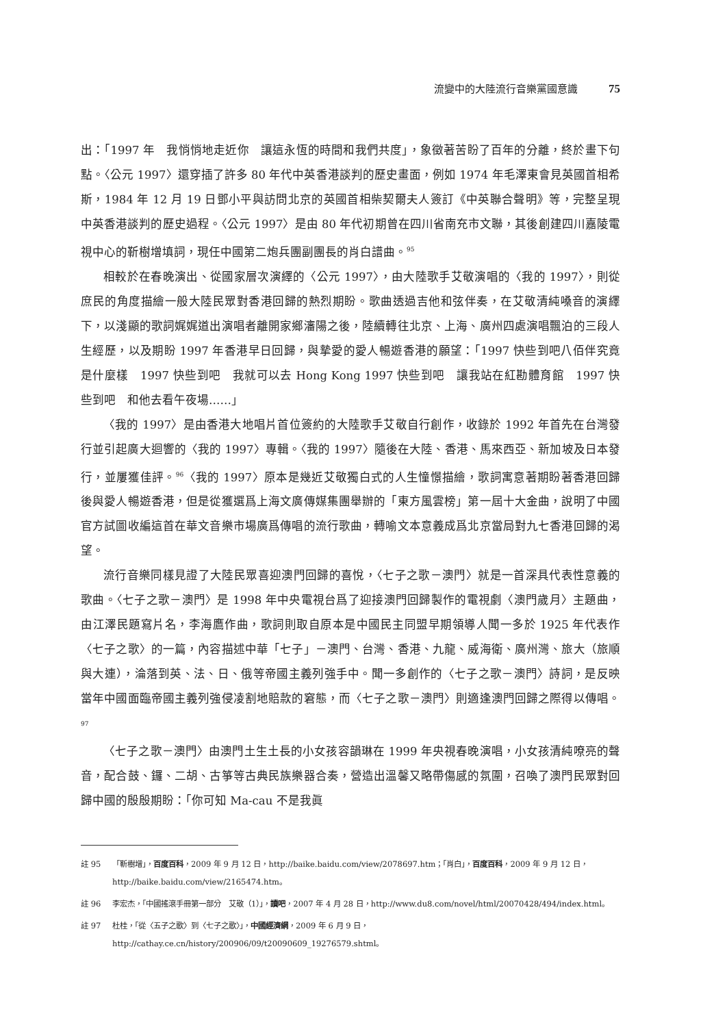流變中的大陸流行音樂黨國意識 75
出：「1997 年　我悄悄地走近你　讓這永恆的時間和我們共度」，象徵著苦盼了百年的分離，終於畫下句點。〈公元 1997〉還穿插了許多 80 年代中英香港談判的歷史畫面，例如 1974 年毛澤東會見英國首相希斯，1984 年 12 月 19 日鄧小平與訪問北京的英國首相柴契爾夫人簽訂《中英聯合聲明》等，完整呈現中英香港談判的歷史過程。〈公元 1997〉是由 80 年代初期曾在四川省南充市文聯，其後創建四川嘉陵電視中心的靳樹增填詞，現任中國第二炮兵團副團長的肖白譜曲。<sup>95</sup>
相較於在春晚演出、從國家層次演繹的〈公元 1997〉，由大陸歌手艾敬演唱的〈我的 1997〉，則從庶民的角度描繪一般大陸民眾對香港回歸的熱烈期盼。歌曲透過吉他和弦伴奏，在艾敬清純嗓音的演繹下，以淺顯的歌詞娓娓道出演唱者離開家鄉瀋陽之後，陸續轉往北京、上海、廣州四處演唱飄泊的三段人生經歷，以及期盼 1997 年香港早日回歸，與摯愛的愛人暢遊香港的願望：「1997 快些到吧八佰伴究竟是什麼樣　1997 快些到吧　我就可以去 Hong Kong 1997 快些到吧　讓我站在紅勘體育館　1997 快些到吧　和他去看午夜場……」
〈我的 1997〉是由香港大地唱片首位簽約的大陸歌手艾敬自行創作，收錄於 1992 年首先在台灣發行並引起廣大迴響的〈我的 1997〉專輯。〈我的 1997〉隨後在大陸、香港、馬來西亞、新加坡及日本發行，並屢獲佳評。<sup>96</sup>〈我的 1997〉原本是幾近艾敬獨白式的人生憧憬描繪，歌詞寓意著期盼著香港回歸後與愛人暢遊香港，但是從獲選爲上海文廣傳媒集團舉辦的「東方風雲榜」第一屆十大金曲，說明了中國官方試圖收編這首在華文音樂市場廣爲傳唱的流行歌曲，轉喻文本意義成爲北京當局對九七香港回歸的渴望。
流行音樂同樣見證了大陸民眾喜迎澳門回歸的喜悅，〈七子之歌－澳門〉就是一首深具代表性意義的歌曲。〈七子之歌－澳門〉是 1998 年中央電視台爲了迎接澳門回歸製作的電視劇〈澳門歲月〉主題曲，由江澤民題寫片名，李海鷹作曲，歌詞則取自原本是中國民主同盟早期領導人聞一多於 1925 年代表作〈七子之歌〉的一篇，內容描述中華「七子」－澳門、台灣、香港、九龍、威海衛、廣州灣、旅大（旅順與大連），淪落到英、法、日、俄等帝國主義列強手中。聞一多創作的〈七子之歌－澳門〉詩詞，是反映當年中國面臨帝國主義列強侵凌割地賠款的窘態，而〈七子之歌－澳門〉則適逢澳門回歸之際得以傳唱。<sup>97</sup>
〈七子之歌－澳門〉由澳門土生土長的小女孩容韻琳在 1999 年央視春晚演唱，小女孩清純嘹亮的聲音，配合鼓、鑼、二胡、古箏等古典民族樂器合奏，營造出溫馨又略帶傷感的氛圍，召喚了澳門民眾對回歸中國的殷殷期盼：「你可知 Ma-cau 不是我眞
註 95 「靳樹增」，百度百科，2009 年 9 月 12 日，http://baike.baidu.com/view/2078697.htm；「肖白」，百度百科，2009 年 9 月 12 日，http://baike.baidu.com/view/2165474.htm。
註 96 李宏杰，「中國搖滾手冊第一部分　艾敬（1）」，讀吧，2007 年 4 月 28 日，http://www.du8.com/novel/html/20070428/494/index.html。
註 97 杜桂，「從〈五子之歌〉到〈七子之歌〉」，中國經濟網，2009 年 6 月 9 日，http://cathay.ce.cn/history/200906/09/t20090609_19276579.shtml。